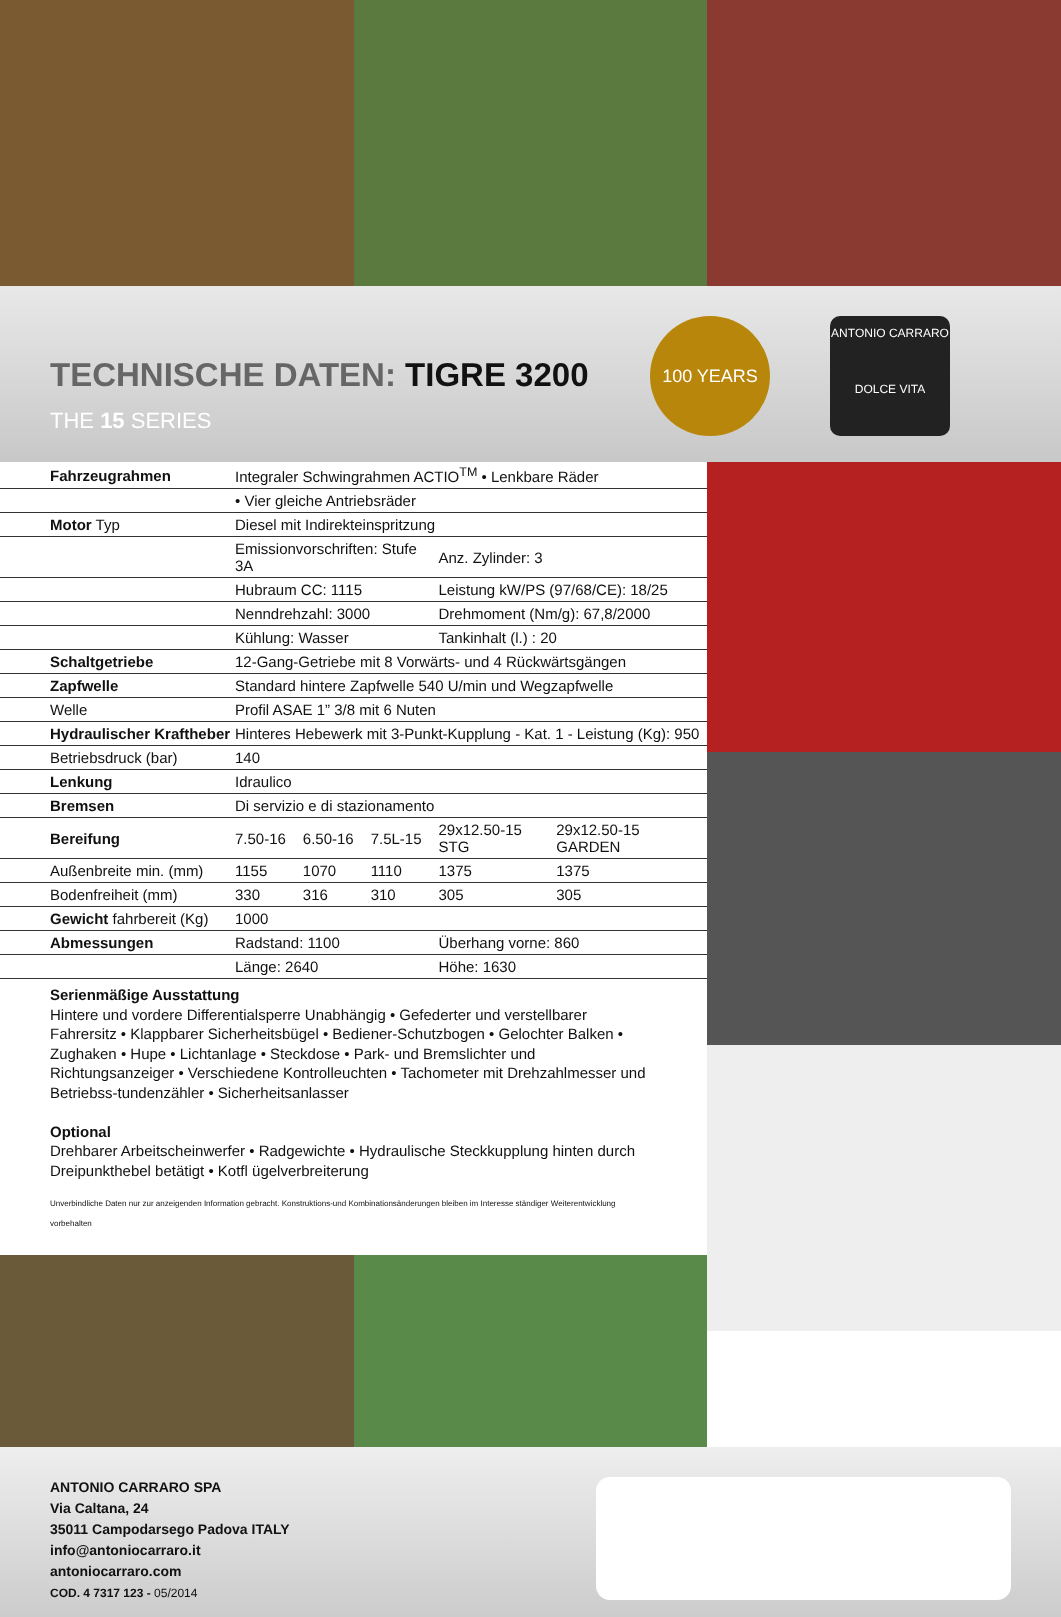TECHNISCHE DATEN: TIGRE 3200
THE 15 SERIES
100 YEARS
ANTONIO CARRARO
DOLCE VITA
| Fahrzeugrahmen | Integraler Schwingrahmen ACTIO<sup>TM</sup> • Lenkbare Räder | | | | |
| | • Vier gleiche Antriebsräder | | | | |
| Motor Typ | Diesel mit Indirekteinspritzung | | | | |
| | Emissionvorschriften: Stufe 3A | | | Anz. Zylinder: 3 | |
| | Hubraum CC: 1115 | | | Leistung kW/PS (97/68/CE): 18/25 | |
| | Nenndrehzahl: 3000 | | | Drehmoment (Nm/g): 67,8/2000 | |
| | Kühlung: Wasser | | | Tankinhalt (l.) : 20 | |
| Schaltgetriebe | 12-Gang-Getriebe mit 8 Vorwärts- und 4 Rückwärtsgängen | | | | |
| Zapfwelle | Standard hintere Zapfwelle 540 U/min und Wegzapfwelle | | | | |
| Welle | Profil ASAE 1” 3/8 mit 6 Nuten | | | | |
| Hydraulischer Kraftheber | Hinteres Hebewerk mit 3-Punkt-Kupplung - Kat. 1 - Leistung (Kg): 950 | | | | |
| Betriebsdruck (bar) | 140 | | | | |
| Lenkung | Idraulico | | | | |
| Bremsen | Di servizio e di stazionamento | | | | |
| Bereifung | 7.50-16 | 6.50-16 | 7.5L-15 | 29x12.50-15 STG | 29x12.50-15 GARDEN |
| Außenbreite min. (mm) | 1155 | 1070 | 1110 | 1375 | 1375 |
| Bodenfreiheit (mm) | 330 | 316 | 310 | 305 | 305 |
| Gewicht fahrbereit (Kg) | 1000 | | | | |
| Abmessungen | Radstand: 1100 | | | Überhang vorne: 860 | |
| | Länge: 2640 | | | Höhe: 1630 | |
Serienmäßige Ausstattung
Hintere und vordere Differentialsperre Unabhängig • Gefederter und verstellbarer Fahrersitz • Klappbarer Sicherheitsbügel • Bediener-Schutzbogen • Gelochter Balken • Zughaken • Hupe • Lichtanlage • Steckdose • Park- und Bremslichter und Richtungsanzeiger • Verschiedene Kontrolleuchten • Tachometer mit Drehzahlmesser und Betriebss-tundenzähler • Sicherheitsanlasser
Optional
Drehbarer Arbeitscheinwerfer • Radgewichte • Hydraulische Steckkupplung hinten durch Dreipunkthebel betätigt • Kotfl ügelverbreiterung
Unverbindliche Daten nur zur anzeigenden Information gebracht. Konstruktions-und Kombinationsänderungen bleiben im Interesse ständiger Weiterentwicklung vorbehalten
ANTONIO CARRARO SPA
Via Caltana, 24
35011 Campodarsego Padova ITALY
info@antoniocarraro.it
antoniocarraro.com
COD. 4 7317 123 - 05/2014